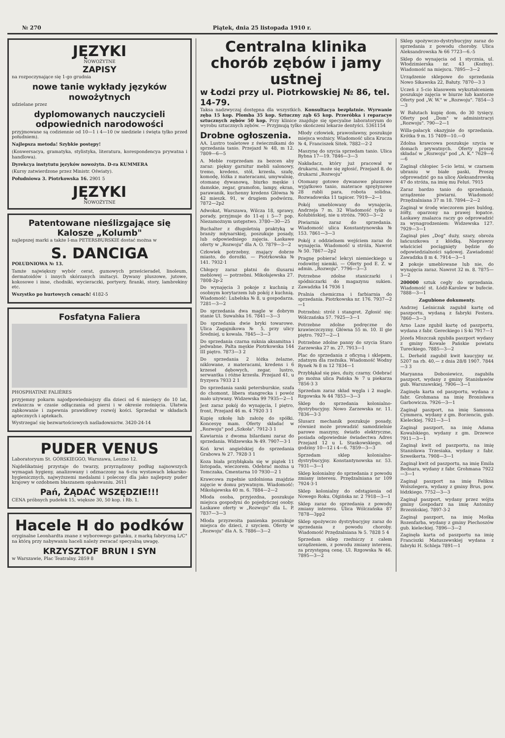№ 270 Piątek, dnia 25 listopada 1910 r.
JĘZYKI
NOWOŻYTNE
ZAPISY
na rozpoczynające się 1-go grudnia
nowe tanie wykłady języków nowożytnych
udzielane przez
dyplomowanych nauczycieli odpowiednich narodowości
przyjmowane są codziennie od 10—1 i 4—10 (w niedziele i święta tylko przed południem).
Najlepsza metoda! Szybkie postępy!
(Konwersacya, gramatyka, stylistyka, literatura, korespondencya prywatna i handlowa).
Dyrekcya instytutu języków nowożytn. D-ra KUMMERA
(Kursy zatwierdzone przez Ministr. Oświaty).
Południowa 3. Piotrkowska 16. 2901 5
JĘZYKI
NOWOŻYTNE
Patentowane nieślizgające się Kalosze „Kolumb"
najlepszej marki a także I-ma PETERSBURSKIE dostać można w
S. DANCIGA
POŁUDNIOWA № 13.
Tamże największy wybór cerat, gumowych prześcieradeł, linoleum, dermatoidów i innych skórzanych imitacyi. Dywany pluszowe, jutowe, kokosowe i inne, chodniki, wycieraczki, portyery, firanki, story, lambrekiny etc.
Wszystko po hurtowych cenach! 4182-5
Fosfatyna Faliera
PHOSPHATINE FALIÈRES
przyjemny pokarm najodpowiedniejszy dla dzieci od 6 miesięcy do 10 lat, zwłaszcza w czasie odłączania od piersi i w okresie rośnięcia. Ułatwia ząbkowanie i zapewnia prawidłowy rozwój kości. Sprzedaż w składach aptecznych i aptekach.
Wystrzegać się bezwartościowych naśladownictw. 3420-24-14
PUDER VENUS
Laboratoryum St. GÓRSKIEGGO, Warszawa, Leszno 12.
Najdelikatniej przystaje do twarzy, przyrządzony podług najnowszych wymagań hygieny, analizowany i odznaczony na 6-ciu wystawach lekarsko-hygienicznych, najwyższemi medalami i polecony dla jako najlepszy puder krajowy w ozdobnem błaszanem opakowaniu. 2611
Pań, ŻĄDAĆ WSZĘDZIE!!!
CENA próbnych pudełek 15, większe 30, 50 kop. i Rb. 1.
Hacele H do podków
oryginalne Leonhardta znane z wyborowego gatunku, z marką fabryczną L/C° na którą przy nabywaniu haceli należy zwracać specyalną uwagę.
KRZYSZTOF BRUN I SYN
w Warszawie, Plac Teatralny. 2859 8
Centralna klinika
chorób zębów i jamy ustnej
w Łodzi przy ul. Piotrkowskiej № 86, tel. 14-79.
Taksa nadzwyczaj dostępna dla wszystkich. Konsultacya bezpłatnie. Wyrwanie zęba 15 kop. Plomba 35 kop. Sztuczny ząb 65 kop. Przeróbka i reparacye sztucznych zębów 50 kop. Przy klinice znajduje się specyalne laboratoryum do wyrobu sztucznych zębów. — Przyjmują tylko skończeni lekarze dentyści. 5361154
Drobne ogłoszenia.
AA. Lustro toaletowe z świecznikami do sprzedania tanio. Przejazd № 48, m 12. 7809—6—5
A. Meble rozprzedam za bezcen aby zaraz: piękny garnitur mebli salonowy, tremo, kredens, stół, krzesła, szafę, komodę, łóżka z materacami, umywalnię, otomanę dywanową, biurko męskie i damskie, zegar, gramofon, lampy, ekran, parawanik, kuchenny kredens Główna № 42 mieszk. 91, w drugiem podwórzu. 7872—2p2
Adwokat, Warszawa, Wilcza 18, sprawy, porady, przyjmuje do 11-ej i 5—7 pop. Niezamożnym ustępstwo. 3780—30—25
Buchalter z długoletnią praktyką w branży młynarskiej, poszukuje posady, lub odpowiedniego zajęcia. Łaskawe oferty w „Rozwoju" dla A. O. 7879—3—2
Człowiek potrzebny, znający dobrze miasto, do dorożki. — Piotrkowska № 141. 7932·1
Chłopcy zaraz płatni do ślusarni meblowej — potrzebni. Mikołajewska 27. 7808-2p-2
Do wynajęcia 3 pokoje z kuchnią z osobnym korytarzem lub pokój z kuchnią. Wiadomość: Lubelska № 8, u gospodarza. 7281—3—2
Do sprzedania dwa magle w dobrym stanie Ul. Suwalska 16. 7841—3—3
Do sprzedania dwie bryki towarowe. Ulica Zagajnikowa № 5, przy ulicy Średniej, u kowala. 7845—3—3
Do sprzedania czarna suknia aksamitna i jedwabne. Palta męskie Piotrkowska 144 III piętro. 7873—3 2
Do sprzedania 2 łóżka żelazne, niklowane, z materacami, kredens i 6 krzeseł dębowych, zegar, lustro, serwantka i różne krzesła. Przejazd 41, u fryzyera 7933 2 1
Do sprzedania sanki petersburskie, szafa do chomont, libera stangrecka i powóz mało używany. Widzewska 99 7935—2—1
Jest zaraz pokój do wynajęcia, I piętro, front, Przejazd 46 m. 4 7920 3 1
Kupię szkołę lub założę do spółki. Koncesyę mam. Oferty składać w „Rozwoju" pod „Szkoła". 7912-3 1
Kawiarnia z dwoma bilardami zaraz do sprzedania. Widzewska № 49. 7907—3·1
Koń krwi angielskiej do sprzedania Grabowa № 27. 7928·3 1
Koza biała przybłąkała się w piątek 11 listopada, wieczorem. Odebrać można u Tomczaka, Cmentarna 10 7930—2 1
Krawcowa zupełnie uzdolniona znajdzie zajęcie w domu prywatnym. Wiadomość: Mikołajewska 40 m. 6. 7884—2—2
Młoda osoba, przyjezdna, poszukuje miejsca gospodyni do pojedyńczej osoby. Łaskawe oferty w „Rozwoju" dla L. P. 7837—3—3
Młoda przyzwoita panienka poszukuje miejsca do dzieci, z szyciem. Oferty w „Rozwoju" dla A. S. 7886—3—2
Młody człowiek, prawosławny, poszukuje miejsca woźnicy. Wiadomość ulica Krucza № 4, Franciszek Sitek. 7882—2·2
Maszynę do szycia sprzedam tanio. Ulica Rybna 17—19. 7846—3—3
Nakładacz, który już pracował w drukarni, może się zgłosić, Przejazd 8, do drukarni „Rozwoju"
Otomany gotowe dywanowe pluszowe wyjątkowo tanio, materace sprężynowe 28 rubli para, robota solidna. Rozwadowska 11 tapicer. 7919—2—1
Pokój umeblowany do wynajęcia, Andrzeja 7 m. 32 Wiadomość tylko u Kolubińskiej, nie u stróża. 7903—3—2
Piwiarnia zaraz do sprzedania. Wiadomość ulica Konstantynowska № 153. 7861—3—3
Pokój z oddzielnem wejściem zaraz do wynajęcia. Wiadomość u stróża, Nawrot № 50. 7867—2p2
Pragnę pobierać lekcyi niemieckiego u rodowitej niemki. — Oferty pod E. Z. w admin. „Rozwoju". 7796—3—3
Potrzebne zdolne staniczarki i spódniczarki do magazynu sukien. Zawadzka 14 7936 1
Pralnia chemiczna i farbiarnia do sprzedania. Piotrkowska nr. 176. 7937—2—1
Potrzebni: stróż i stangret. Zgłosić się: Wólczańska 57. 7925—3—1
Potrzebne zdolne podręczne do krawieczczyzny. Główna 55 m. 10. II gie piętro. 7927—2—1
Potrzebne zdolne panny do szycia Staro Zarzewska 27 m. 27. 7913—1
Plac do sprzedania z oficyną i sklepem, zdatnym dla rzeźnika. Wiadomość Wodny Rynek № 8 m 12 7834—1
Przybłąkał się pies, duży, czarny. Odebrać go można ulica Pańska № 7 u piekarza 7856·3 3
Sprzedam zaraz skład węgla i 2 magle. Rzgowska № 44 7853—3—3
Sklep do sprzedania kolonialno-dystrybucyjny. Nowo Zarzewska nr. 11. 7836—3·3
Ślusarz mechanik poszukuje posady, również może prowadzić samodzielnie parowe maszyny, światło elektryczne, posiada odpowiednie świadectwa Adres Przejazd 12 u L Staskowskiego, od godziny 10—12 i 4—6. 7859—3—3
Sprzedam sklep kolonialno-dystrybucyjny. Konstantynowska nr. 53. 7931—3—1
Sklep kolonialny do sprzedania z powodu zmiany interesu. Przędzalniana nr 109 7924·3·1
Sklep kolonialny do odstąpienia od Nowego Roku. Olgińska nr. 2 7918—3—1
Sklep zaraz do sprzedania z powodu zmiany interesu. Ulica Wólczańska 87 7878—3pp2
Sklep spożywczo dystrybucyjny zaraz do sprzedania z powodu choroby. Wiadomość Przędzalniana № 5. 7828 5 4
Sprzedam sklep rzeźniczy z całem urządzeniem, z powodu zmiany interesu, za przystępną cenę. Ul. Rzgowska № 46. 7895—3—2
Sklep spożywczo-dystrybucyjny zaraz do sprzedania z powodu choroby. Ulica Aleksandrowska № 66 7723—6.-5
Sklep do wynajęcia od 1 stycznia, ul. Włodzimierska nr. 43 (Kozłny). Wiadomość na miejscu. 7895—3—2
Urządzenie sklepowe do sprzedania Nowo Sikawska 22, Bałuty. 7870—3 3
Uczeń z 5-cio klasowem wykształceniem poszukuje zajęcia w biurze lub kantorze Oferty pod „W. W." w „Rozwoju". 7854—3—3
W Bałutach kupię dom, do 30 tysięcy. Oferty pod „Dom" w administracyi „Rozwoju". 790—2—1
Willa-pałacyk okazyjnie do sprzedania. Krótka 9 m. 15 7409—10.—0
Zdolna krawcowa poszukuje szycia w domach prywatnych. Oferty proszę składać w „Rozwoju" pod „A. K." 7629—6—6
Zaginął chłopiec 5-cio letni, w czarnem ubraniu w białe paski, Proszę odprowadzić go na ulicę Aleksandrowską 47 do stróża, na imię mu Feluś. 7915
Zaraz bardzo tanio do sprzedania, urządzenie piwiarni. Wiadomość Przędzalniana 37 m 18. 7894—2—2
Zaginął w środę wieczorem pies buldog, żółty, oparzony na prawej łopatce. Łaskawy znalazca raczy go odprowadzić za wynagrodzeniem: Widzewska 127. 7929—3—1
Zaginął pies „Dog" duży, szary, obroża łańcuszkowa z kłódką. Nieprawny właściciel pociągnięty będzie do odpowiedzialności sądowej. Zawiadomić Zawadzka 8 m 4. 7914—3—1
2 pokoje umeblowane lub nie, do wynajęcia zaraz. Nawrot 32 m. 8. 7875—3—2
200000 sztuk cegły do sprzedania. Wiadomość st. Łódź-Karolew w bufecie. 7888—3—1
Zagubione dokumenty.
Andrzej Leśniczak zagubił kartę od paszportu, wydaną z fabryki Festera. 7860—3—3
Arno Laze zgubił kartę od paszportu, wydana z fabr. Gereckiego i S-ki 7917—1
Józefa Miszczak zgubiła paszport wydany z gminy Kowale Pańskie powiatu Tureckiego. 7885—3—2
L. Derheld zagubił kwit kaucyjny nr. 5207 na rb. 40,— z dnia 28/8 1907. 7844—3 3
Maryanna Dobosiewicz, zagubiła paszport, wydany z gminy Stanisławów gub. Warszawskiej. 7906—3—1
Zaginęła karta od paszportu, wydana z fabr. Grohmana na imię Bronisława Garbowicza. 7926—3—1
Zaginął paszport, na imię Samsona Cymmera, wydany z gm. Borzencin, gub. Kieleckiej. 7921—3—1
Zaginął paszport, na imię Adama Kowalskiego, wydany z gm. Drzewce 7911—3—1
Zaginął kwit od paszportu, na imię Stanisława Trzesiaka, wydany z fabr. Szweikerta. 7908—3—1
Zaginął kwit od paszportu, na imię Emila Bednara, wydany z fabr. Grohmana 7922—3—1
Zaginął paszport na imię Feliksa Wolszlegera, wydany z gminy Brus, pow. łódzkiego. 7752—3—3
Zaginął paszport, wydany przez wójta gminy Gospodarz na imię Antoniny Brzezińskiej. 7897-3-2
Zaginął paszport, na imię Mośka Rozenfarba, wydany z gminy Piechoszów gub. kieleckiej. 7896—3—2
Zaginęła karta od paszportu na imię Franciszki Matuszewskiej wydana z fabryki H. Schleja 7891—1